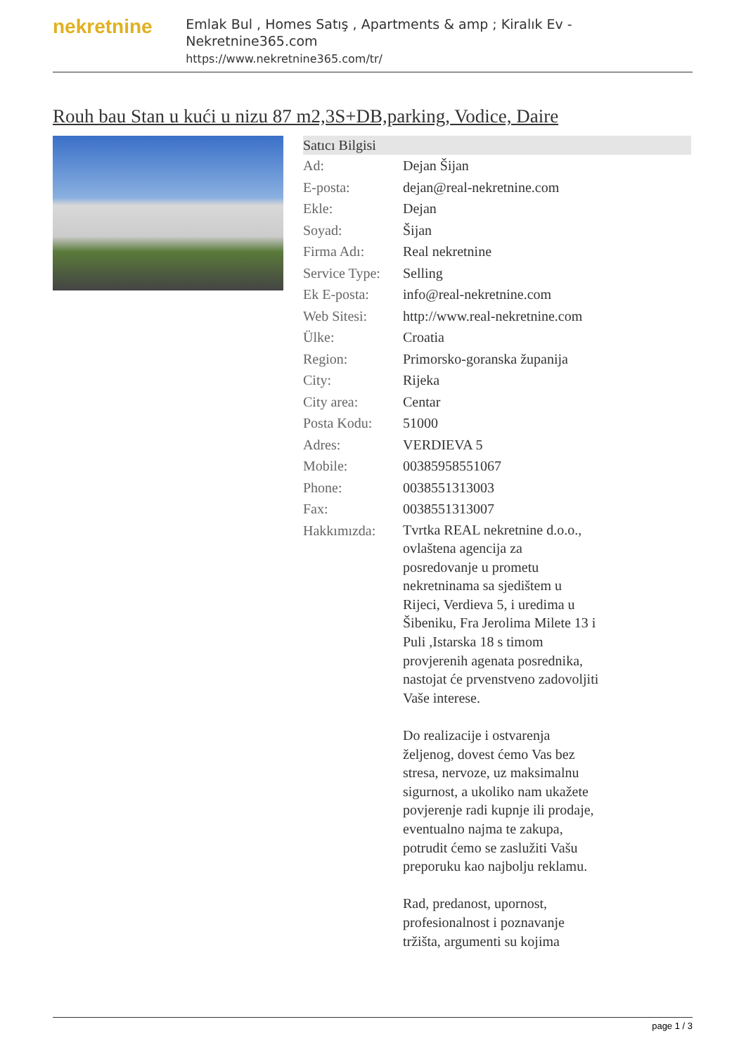nekretnine
Emlak Bul , Homes Satış , Apartments & amp ; Kiralık Ev - Nekretnine365.com
https://www.nekretnine365.com/tr/
Rouh bau Stan u kući u nizu 87 m2,3S+DB,parking, Vodice, Daire
| Satıcı Bilgisi | |
| --- | --- |
| Ad: | Dejan Šijan |
| E-posta: | dejan@real-nekretnine.com |
| Ekle: | Dejan |
| Soyad: | Šijan |
| Firma Adı: | Real nekretnine |
| Service Type: | Selling |
| Ek E-posta: | info@real-nekretnine.com |
| Web Sitesi: | http://www.real-nekretnine.com |
| Ülke: | Croatia |
| Region: | Primorsko-goranska županija |
| City: | Rijeka |
| City area: | Centar |
| Posta Kodu: | 51000 |
| Adres: | VERDIEVA 5 |
| Mobile: | 00385958551067 |
| Phone: | 0038551313003 |
| Fax: | 0038551313007 |
| Hakkımızda: | Tvrtka REAL nekretnine d.o.o., ovlaštena agencija za posredovanje u prometu nekretninama sa sjedištem u Rijeci, Verdieva 5, i uredima u Šibeniku, Fra Jerolima Milete 13 i Puli ,Istarska 18 s timom provjerenih agenata posrednika, nastojat će prvenstveno zadovoljiti Vaše interese. Do realizacije i ostvarenja željenog, dovest ćemo Vas bez stresa, nervoze, uz maksimalnu sigurnost, a ukoliko nam ukažete povjerenje radi kupnje ili prodaje, eventualno najma te zakupa, potrudit ćemo se zaslužiti Vašu preporuku kao najbolju reklamu. Rad, predanost, upornost, profesionalnost i poznavanje tržišta, argumenti su kojima |
page 1 / 3